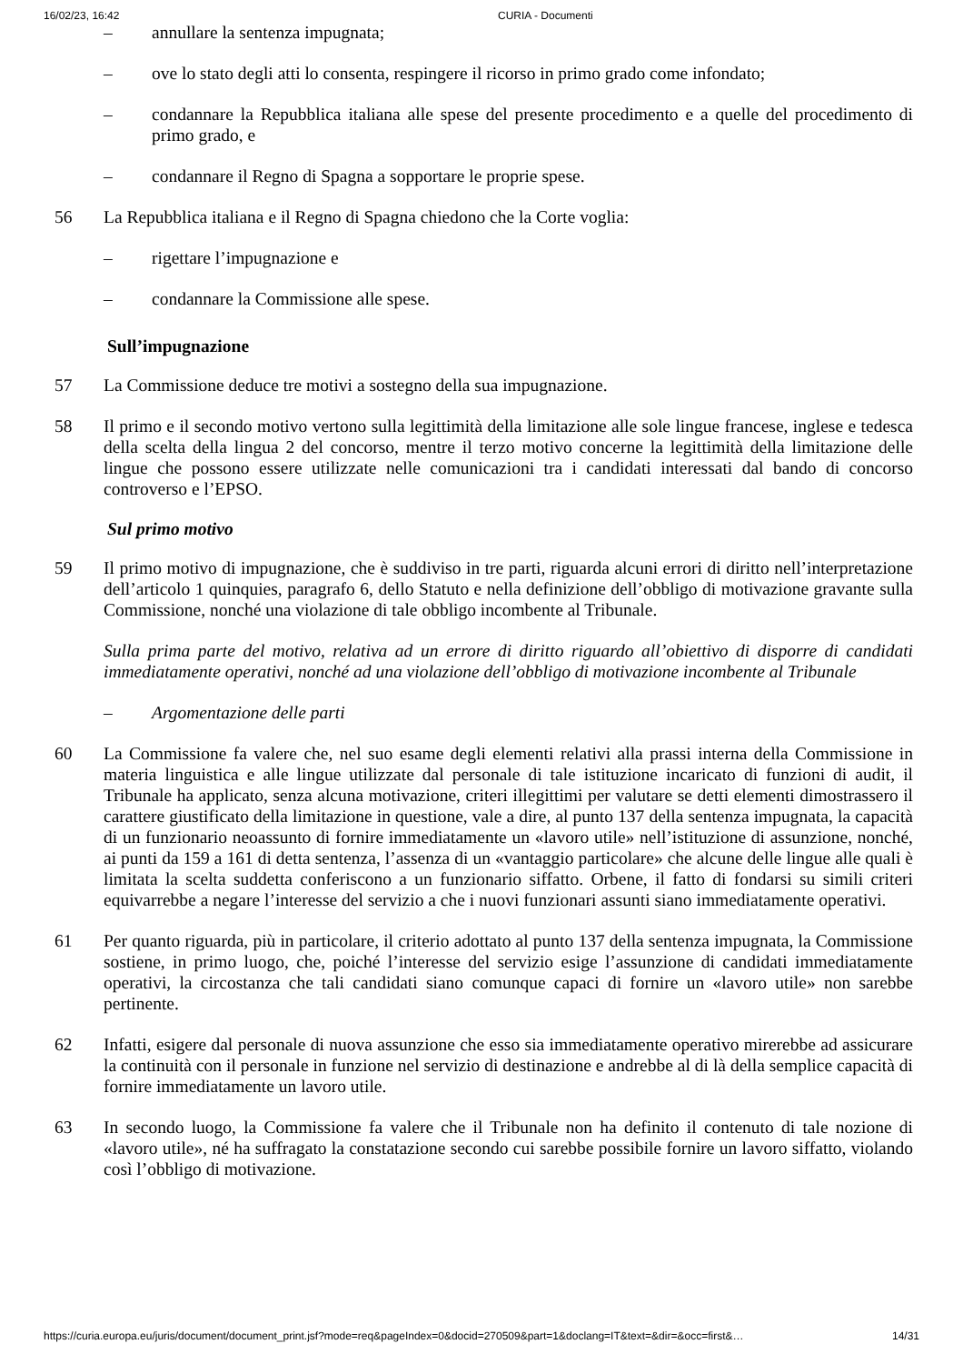16/02/23, 16:42 CURIA - Documenti
– annullare la sentenza impugnata;
– ove lo stato degli atti lo consenta, respingere il ricorso in primo grado come infondato;
– condannare la Repubblica italiana alle spese del presente procedimento e a quelle del procedimento di primo grado, e
– condannare il Regno di Spagna a sopportare le proprie spese.
56 La Repubblica italiana e il Regno di Spagna chiedono che la Corte voglia:
– rigettare l’impugnazione e
– condannare la Commissione alle spese.
Sull’impugnazione
57 La Commissione deduce tre motivi a sostegno della sua impugnazione.
58 Il primo e il secondo motivo vertono sulla legittimità della limitazione alle sole lingue francese, inglese e tedesca della scelta della lingua 2 del concorso, mentre il terzo motivo concerne la legittimità della limitazione delle lingue che possono essere utilizzate nelle comunicazioni tra i candidati interessati dal bando di concorso controverso e l’EPSO.
Sul primo motivo
59 Il primo motivo di impugnazione, che è suddiviso in tre parti, riguarda alcuni errori di diritto nell’interpretazione dell’articolo 1 quinquies, paragrafo 6, dello Statuto e nella definizione dell’obbligo di motivazione gravante sulla Commissione, nonché una violazione di tale obbligo incombente al Tribunale.
Sulla prima parte del motivo, relativa ad un errore di diritto riguardo all’obiettivo di disporre di candidati immediatamente operativi, nonché ad una violazione dell’obbligo di motivazione incombente al Tribunale
– Argomentazione delle parti
60 La Commissione fa valere che, nel suo esame degli elementi relativi alla prassi interna della Commissione in materia linguistica e alle lingue utilizzate dal personale di tale istituzione incaricato di funzioni di audit, il Tribunale ha applicato, senza alcuna motivazione, criteri illegittimi per valutare se detti elementi dimostrassero il carattere giustificato della limitazione in questione, vale a dire, al punto 137 della sentenza impugnata, la capacità di un funzionario neoassunto di fornire immediatamente un «lavoro utile» nell’istituzione di assunzione, nonché, ai punti da 159 a 161 di detta sentenza, l’assenza di un «vantaggio particolare» che alcune delle lingue alle quali è limitata la scelta suddetta conferiscono a un funzionario siffatto. Orbene, il fatto di fondarsi su simili criteri equivarrebbe a negare l’interesse del servizio a che i nuovi funzionari assunti siano immediatamente operativi.
61 Per quanto riguarda, più in particolare, il criterio adottato al punto 137 della sentenza impugnata, la Commissione sostiene, in primo luogo, che, poiché l’interesse del servizio esige l’assunzione di candidati immediatamente operativi, la circostanza che tali candidati siano comunque capaci di fornire un «lavoro utile» non sarebbe pertinente.
62 Infatti, esigere dal personale di nuova assunzione che esso sia immediatamente operativo mirerebbe ad assicurare la continuità con il personale in funzione nel servizio di destinazione e andrebbe al di là della semplice capacità di fornire immediatamente un lavoro utile.
63 In secondo luogo, la Commissione fa valere che il Tribunale non ha definito il contenuto di tale nozione di «lavoro utile», né ha suffragato la constatazione secondo cui sarebbe possibile fornire un lavoro siffatto, violando così l’obbligo di motivazione.
https://curia.europa.eu/juris/document/document_print.jsf?mode=req&pageIndex=0&docid=270509&part=1&doclang=IT&text=&dir=&occ=first&… 14/31